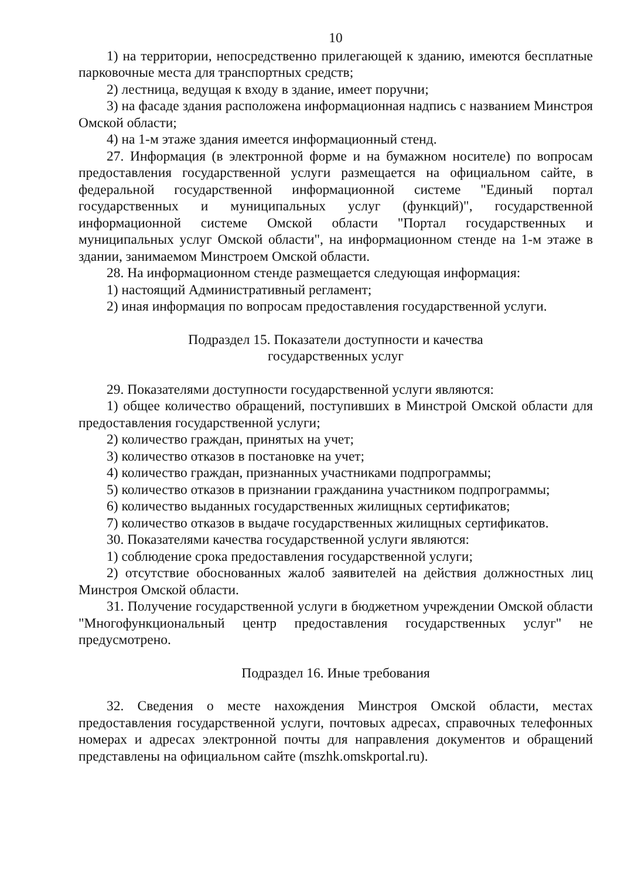10
1) на территории, непосредственно прилегающей к зданию, имеются бесплатные парковочные места для транспортных средств;
2) лестница, ведущая к входу в здание, имеет поручни;
3) на фасаде здания расположена информационная надпись с названием Минстроя Омской области;
4) на 1-м этаже здания имеется информационный стенд.
27. Информация (в электронной форме и на бумажном носителе) по вопросам предоставления государственной услуги размещается на официальном сайте, в федеральной государственной информационной системе "Единый портал государственных и муниципальных услуг (функций)", государственной информационной системе Омской области "Портал государственных и муниципальных услуг Омской области", на информационном стенде на 1-м этаже в здании, занимаемом Минстроем Омской области.
28. На информационном стенде размещается следующая информация:
1) настоящий Административный регламент;
2) иная информация по вопросам предоставления государственной услуги.
Подраздел 15. Показатели доступности и качества
государственных услуг
29. Показателями доступности государственной услуги являются:
1) общее количество обращений, поступивших в Минстрой Омской области для предоставления государственной услуги;
2) количество граждан, принятых на учет;
3) количество отказов в постановке на учет;
4) количество граждан, признанных участниками подпрограммы;
5) количество отказов в признании гражданина участником подпрограммы;
6) количество выданных государственных жилищных сертификатов;
7) количество отказов в выдаче государственных жилищных сертификатов.
30. Показателями качества государственной услуги являются:
1) соблюдение срока предоставления государственной услуги;
2) отсутствие обоснованных жалоб заявителей на действия должностных лиц Минстроя Омской области.
31. Получение государственной услуги в бюджетном учреждении Омской области "Многофункциональный центр предоставления государственных услуг" не предусмотрено.
Подраздел 16. Иные требования
32. Сведения о месте нахождения Минстроя Омской области, местах предоставления государственной услуги, почтовых адресах, справочных телефонных номерах и адресах электронной почты для направления документов и обращений представлены на официальном сайте (mszhk.omskportal.ru).